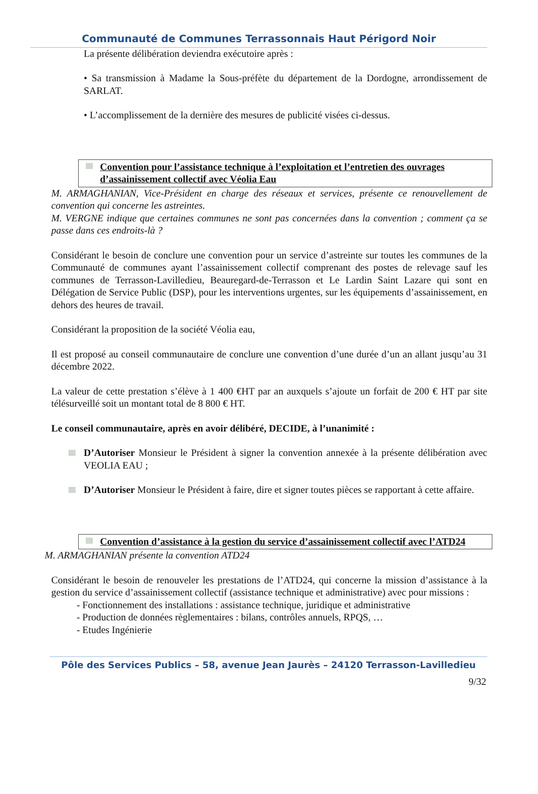Communauté de Communes Terrassonnais Haut Périgord Noir
La présente délibération deviendra exécutoire après :
• Sa transmission à Madame la Sous-préfète du département de la Dordogne, arrondissement de SARLAT.
• L’accomplissement de la dernière des mesures de publicité visées ci-dessus.
Convention pour l’assistance technique à l’exploitation et l’entretien des ouvrages d’assainissement collectif avec Véolia Eau
M. ARMAGHANIAN, Vice-Président en charge des réseaux et services, présente ce renouvellement de convention qui concerne les astreintes.
M. VERGNE indique que certaines communes ne sont pas concernées dans la convention ; comment ça se passe dans ces endroits-là ?
Considérant le besoin de conclure une convention pour un service d’astreinte sur toutes les communes de la Communauté de communes ayant l’assainissement collectif comprenant des postes de relevage sauf les communes de Terrasson-Lavilledieu, Beauregard-de-Terrasson et Le Lardin Saint Lazare qui sont en Délégation de Service Public (DSP), pour les interventions urgentes, sur les équipements d’assainissement, en dehors des heures de travail.
Considérant la proposition de la société Véolia eau,
Il est proposé au conseil communautaire de conclure une convention d’une durée d’un an allant jusqu’au 31 décembre 2022.
La valeur de cette prestation s’élève à 1 400 €HT par an auxquels s’ajoute un forfait de 200 € HT par site télésurveillé soit un montant total de 8 800 € HT.
Le conseil communautaire, après en avoir délibéré, DECIDE, à l’unanimité :
D’Autoriser Monsieur le Président à signer la convention annexée à la présente délibération avec VEOLIA EAU ;
D’Autoriser Monsieur le Président à faire, dire et signer toutes pièces se rapportant à cette affaire.
Convention d’assistance à la gestion du service d’assainissement collectif avec l’ATD24
M. ARMAGHANIAN présente la convention ATD24
Considérant le besoin de renouveler les prestations de l’ATD24, qui concerne la mission d’assistance à la gestion du service d’assainissement collectif (assistance technique et administrative) avec pour missions :
- Fonctionnement des installations : assistance technique, juridique et administrative
- Production de données règlementaires : bilans, contrôles annuels, RPQS, …
- Etudes Ingénierie
Pôle des Services Publics – 58, avenue Jean Jaurès – 24120 Terrasson-Lavilledieu
9/32